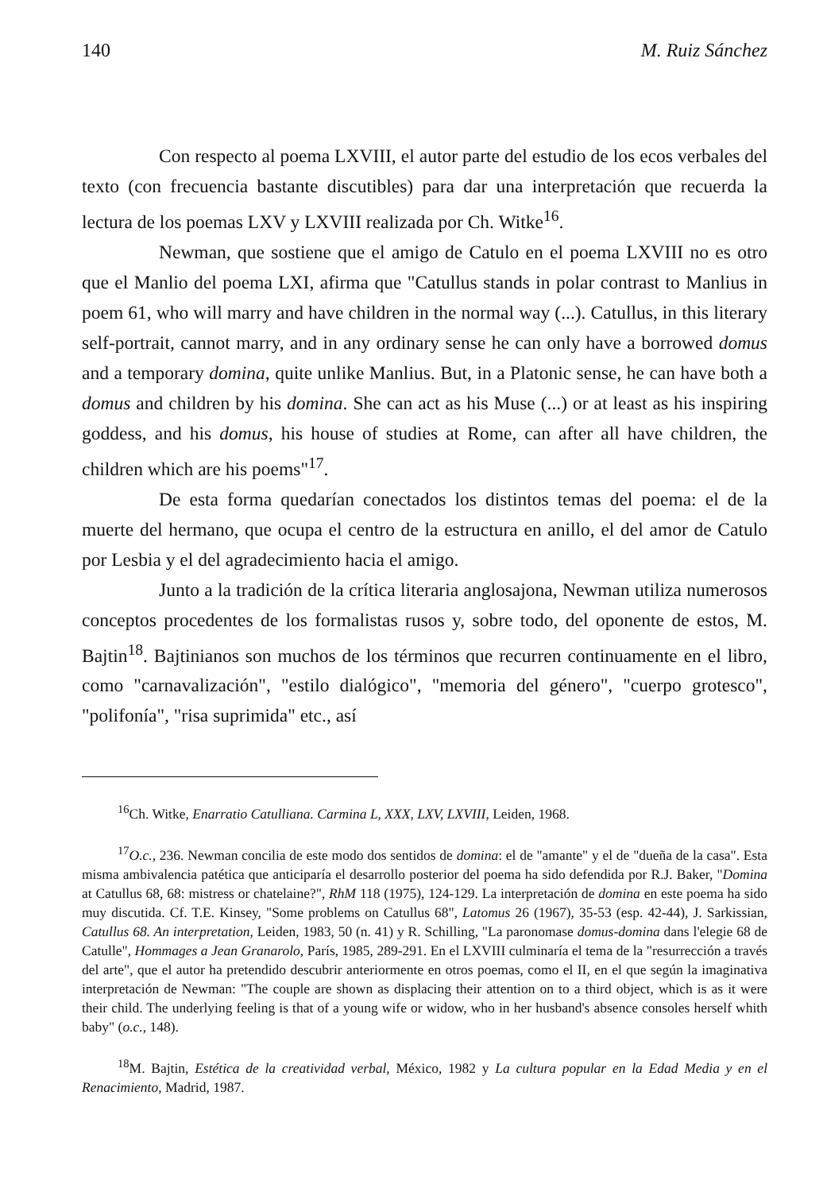140 M. Ruiz Sánchez
Con respecto al poema LXVIII, el autor parte del estudio de los ecos verbales del texto (con frecuencia bastante discutibles) para dar una interpretación que recuerda la lectura de los poemas LXV y LXVIII realizada por Ch. Witke<sup>16</sup>.
Newman, que sostiene que el amigo de Catulo en el poema LXVIII no es otro que el Manlio del poema LXI, afirma que "Catullus stands in polar contrast to Manlius in poem 61, who will marry and have children in the normal way (...). Catullus, in this literary self-portrait, cannot marry, and in any ordinary sense he can only have a borrowed domus and a temporary domina, quite unlike Manlius. But, in a Platonic sense, he can have both a domus and children by his domina. She can act as his Muse (...) or at least as his inspiring goddess, and his domus, his house of studies at Rome, can after all have children, the children which are his poems"<sup>17</sup>.
De esta forma quedarían conectados los distintos temas del poema: el de la muerte del hermano, que ocupa el centro de la estructura en anillo, el del amor de Catulo por Lesbia y el del agradecimiento hacia el amigo.
Junto a la tradición de la crítica literaria anglosajona, Newman utiliza numerosos conceptos procedentes de los formalistas rusos y, sobre todo, del oponente de estos, M. Bajtin<sup>18</sup>. Bajtinianos son muchos de los términos que recurren continuamente en el libro, como "carnavalización", "estilo dialógico", "memoria del género", "cuerpo grotesco", "polifonía", "risa suprimida" etc., así
<sup>16</sup> Ch. Witke, Enarratio Catulliana. Carmina L, XXX, LXV, LXVIII, Leiden, 1968.
<sup>17</sup>O.c., 236. Newman concilia de este modo dos sentidos de domina: el de "amante" y el de "dueña de la casa". Esta misma ambivalencia patética que anticiparía el desarrollo posterior del poema ha sido defendida por R.J. Baker, "Domina at Catullus 68, 68: mistress or chatelaine?", RhM 118 (1975), 124-129. La interpretación de domina en este poema ha sido muy discutida. Cf. T.E. Kinsey, "Some problems on Catullus 68", Latomus 26 (1967), 35-53 (esp. 42-44), J. Sarkissian, Catullus 68. An interpretation, Leiden, 1983, 50 (n. 41) y R. Schilling, "La paronomase domus-domina dans l'elegie 68 de Catulle", Hommages a Jean Granarolo, París, 1985, 289-291. En el LXVIII culminaría el tema de la "resurrección a través del arte", que el autor ha pretendido descubrir anteriormente en otros poemas, como el II, en el que según la imaginativa interpretación de Newman: "The couple are shown as displacing their attention on to a third object, which is as it were their child. The underlying feeling is that of a young wife or widow, who in her husband's absence consoles herself whith baby" (o.c., 148).
<sup>18</sup> M. Bajtin, Estética de la creatividad verbal, México, 1982 y La cultura popular en la Edad Media y en el Renacimiento, Madrid, 1987.